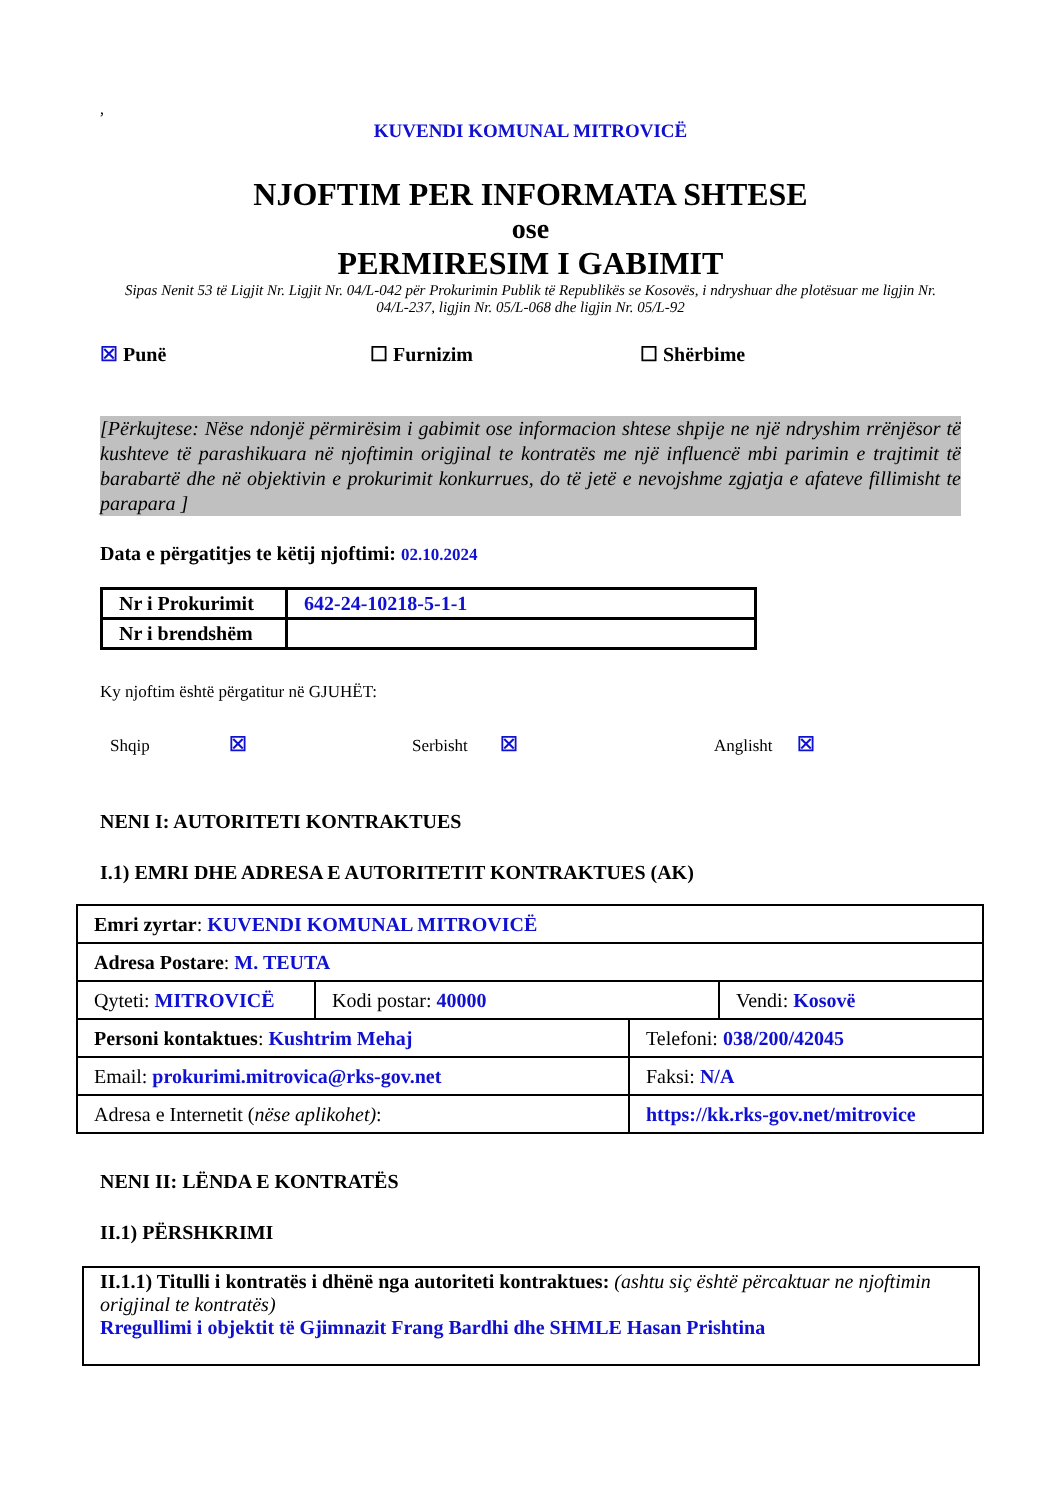,
KUVENDI KOMUNAL MITROVICË
NJOFTIM PER INFORMATA SHTESE
ose
PERMIRESIM I GABIMIT
Sipas Nenit 53 të Ligjit Nr. Ligjit Nr. 04/L-042 për Prokurimin Publik të Republikës se Kosovës, i ndryshuar dhe plotësuar me ligjin Nr. 04/L-237, ligjin Nr. 05/L-068 dhe ligjin Nr. 05/L-92
☒ Punë ☐ Furnizim ☐ Shërbime
[Përkujtese: Nëse ndonjë përmirësim i gabimit ose informacion shtese shpije ne një ndryshim rrënjësor të kushteve të parashikuara në njoftimin origjinal te kontratës me një influencë mbi parimin e trajtimit të barabartë dhe në objektivin e prokurimit konkurrues, do të jetë e nevojshme zgjatja e afateve fillimisht te parapara ]
Data e përgatitjes te këtij njoftimi: 02.10.2024
| Nr i Prokurimit | 642-24-10218-5-1-1 |
| Nr i brendshëm | |
Ky njoftim është përgatitur në GJUHËT:
Shqip ☒
Serbisht ☒
Anglisht ☒
NENI I: AUTORITETI KONTRAKTUES
I.1) EMRI DHE ADRESA E AUTORITETIT KONTRAKTUES (AK)
| Emri zyrtar : KUVENDI KOMUNAL MITROVICË | | |
| Adresa Postare : M. TEUTA | | |
| Qyteti: MITROVICË | Kodi postar: 40000 | Vendi: Kosovë |
| Personi kontaktues : Kushtrim Mehaj | Telefoni: 038/200/42045 |
| Email: prokurimi.mitrovica@rks-gov.net | Faksi: N/A |
| Adresa e Internetit ( nëse aplikohet) : | https://kk.rks-gov.net/mitrovice |
NENI II: LËNDA E KONTRATËS
II.1) PËRSHKRIMI
II.1.1) Titulli i kontratës i dhënë nga autoriteti kontraktues: (ashtu siç është përcaktuar ne njoftimin origjinal te kontratës)
Rregullimi i objektit të Gjimnazit Frang Bardhi dhe SHMLE Hasan Prishtina